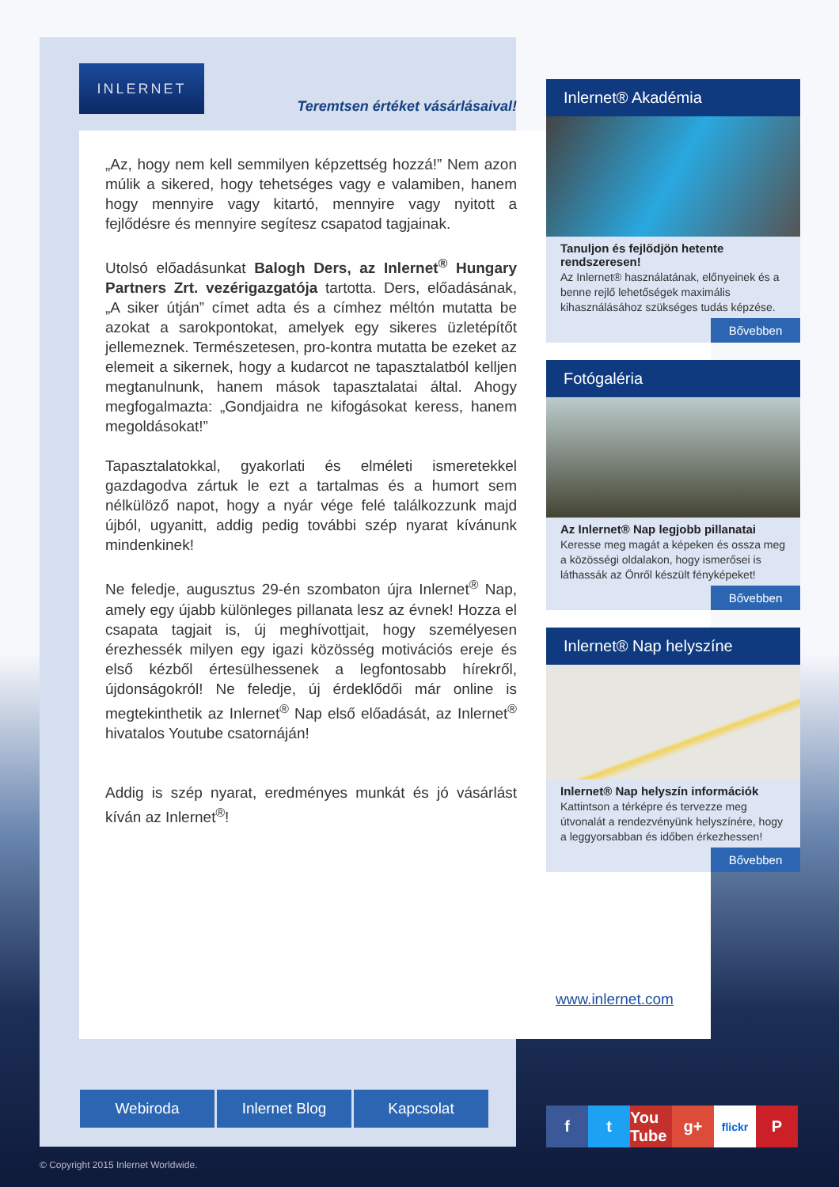INLERNET
Teremtsen értéket vásárlásaival!
„Az, hogy nem kell semmilyen képzettség hozzá!” Nem azon múlik a sikered, hogy tehetséges vagy e valamiben, hanem hogy mennyire vagy kitartó, mennyire vagy nyitott a fejlődésre és mennyire segítesz csapatod tagjainak.
Utolsó előadásunkat Balogh Ders, az Inlernet<sup>®</sup> Hungary Partners Zrt. vezérigazgatója tartotta. Ders, előadásának, „A siker útján” címet adta és a címhez méltón mutatta be azokat a sarokpontokat, amelyek egy sikeres üzletépítőt jellemeznek. Természetesen, pro-kontra mutatta be ezeket az elemeit a sikernek, hogy a kudarcot ne tapasztalatból kelljen megtanulnunk, hanem mások tapasztalatai által. Ahogy megfogalmazta: „Gondjaidra ne kifogásokat keress, hanem megoldásokat!”
Tapasztalatokkal, gyakorlati és elméleti ismeretekkel gazdagodva zártuk le ezt a tartalmas és a humort sem nélkülöző napot, hogy a nyár vége felé találkozzunk majd újból, ugyanitt, addig pedig további szép nyarat kívánunk mindenkinek!
Ne feledje, augusztus 29-én szombaton újra Inlernet<sup>®</sup> Nap, amely egy újabb különleges pillanata lesz az évnek! Hozza el csapata tagjait is, új meghívottjait, hogy személyesen érezhessék milyen egy igazi közösség motivációs ereje és első kézből értesülhessenek a legfontosabb hírekről, újdonságokról! Ne feledje, új érdeklődői már online is megtekinthetik az Inlernet<sup>®</sup> Nap első előadását, az Inlernet<sup>®</sup> hivatalos Youtube csatornáján!
Addig is szép nyarat, eredményes munkát és jó vásárlást kíván az Inlernet<sup>®</sup>!
Inlernet® Akadémia
Tanuljon és fejlődjön hetente rendszeresen!
Az Inlernet® használatának, előnyeinek és a benne rejlő lehetőségek maximális kihasználásához szükséges tudás képzése.
Bővebben
Fotógaléria
Az Inlernet® Nap legjobb pillanatai
Keresse meg magát a képeken és ossza meg a közösségi oldalakon, hogy ismerősei is láthassák az Önről készült fényképeket!
Bővebben
Inlernet® Nap helyszíne
Inlernet® Nap helyszín információk
Kattintson a térképre és tervezze meg útvonalát a rendezvényünk helyszínére, hogy a leggyorsabban és időben érkezhessen!
Bővebben
www.inlernet.com
Webiroda Inlernet Blog Kapcsolat
f t You Tube
g+
flickr
P
© Copyright 2015 Inlernet Worldwide.